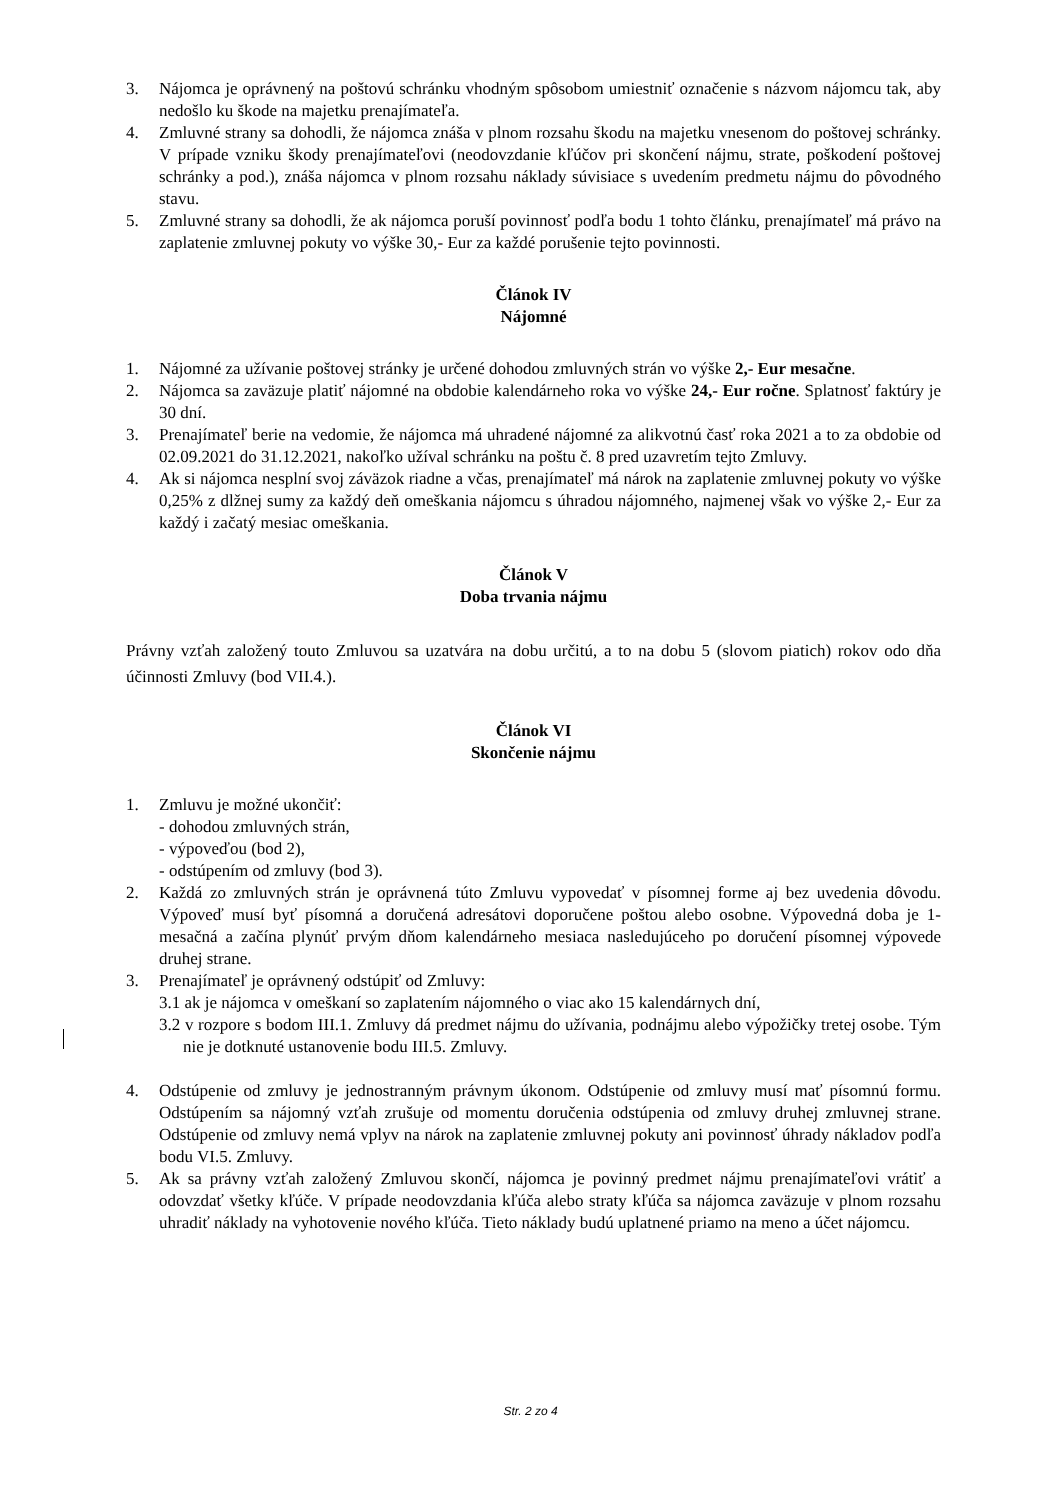3. Nájomca je oprávnený na poštovú schránku vhodným spôsobom umiestniť označenie s názvom nájomcu tak, aby nedošlo ku škode na majetku prenajímateľa.
4. Zmluvné strany sa dohodli, že nájomca znáša v plnom rozsahu škodu na majetku vnesenom do poštovej schránky. V prípade vzniku škody prenajímateľovi (neodovzdanie kľúčov pri skončení nájmu, strate, poškodení poštovej schránky a pod.), znáša nájomca v plnom rozsahu náklady súvisiace s uvedením predmetu nájmu do pôvodného stavu.
5. Zmluvné strany sa dohodli, že ak nájomca poruší povinnosť podľa bodu 1 tohto článku, prenajímateľ má právo na zaplatenie zmluvnej pokuty vo výške 30,- Eur za každé porušenie tejto povinnosti.
Článok IV
Nájomné
1. Nájomné za užívanie poštovej stránky je určené dohodou zmluvných strán vo výške 2,- Eur mesačne.
2. Nájomca sa zaväzuje platiť nájomné na obdobie kalendárneho roka vo výške 24,- Eur ročne. Splatnosť faktúry je 30 dní.
3. Prenajímateľ berie na vedomie, že nájomca má uhradené nájomné za alikvotnú časť roka 2021 a to za obdobie od 02.09.2021 do 31.12.2021, nakoľko užíval schránku na poštu č. 8 pred uzavretím tejto Zmluvy.
4. Ak si nájomca nesplní svoj záväzok riadne a včas, prenajímateľ má nárok na zaplatenie zmluvnej pokuty vo výške 0,25% z dlžnej sumy za každý deň omeškania nájomcu s úhradou nájomného, najmenej však vo výške 2,- Eur za každý i začatý mesiac omeškania.
Článok V
Doba trvania nájmu
Právny vzťah založený touto Zmluvou sa uzatvára na dobu určitú, a to na dobu 5 (slovom piatich) rokov odo dňa účinnosti Zmluvy (bod VII.4.).
Článok VI
Skončenie nájmu
1. Zmluvu je možné ukončiť:
- dohodou zmluvných strán,
- výpoveďou (bod 2),
- odstúpením od zmluvy (bod 3).
2. Každá zo zmluvných strán je oprávnená túto Zmluvu vypovedať v písomnej forme aj bez uvedenia dôvodu. Výpoveď musí byť písomná a doručená adresátovi doporučene poštou alebo osobne. Výpovedná doba je 1-mesačná a začína plynúť prvým dňom kalendárneho mesiaca nasledujúceho po doručení písomnej výpovede druhej strane.
3. Prenajímateľ je oprávnený odstúpiť od Zmluvy:
3.1 ak je nájomca v omeškaní so zaplatením nájomného o viac ako 15 kalendárnych dní,
3.2 v rozpore s bodom III.1. Zmluvy dá predmet nájmu do užívania, podnájmu alebo výpožičky tretej osobe. Tým nie je dotknuté ustanovenie bodu III.5. Zmluvy.
4. Odstúpenie od zmluvy je jednostranným právnym úkonom. Odstúpenie od zmluvy musí mať písomnú formu. Odstúpením sa nájomný vzťah zrušuje od momentu doručenia odstúpenia od zmluvy druhej zmluvnej strane. Odstúpenie od zmluvy nemá vplyv na nárok na zaplatenie zmluvnej pokuty ani povinnosť úhrady nákladov podľa bodu VI.5. Zmluvy.
5. Ak sa právny vzťah založený Zmluvou skončí, nájomca je povinný predmet nájmu prenajímateľovi vrátiť a odovzdať všetky kľúče. V prípade neodovzdania kľúča alebo straty kľúča sa nájomca zaväzuje v plnom rozsahu uhradiť náklady na vyhotovenie nového kľúča. Tieto náklady budú uplatnené priamo na meno a účet nájomcu.
Str. 2 zo 4